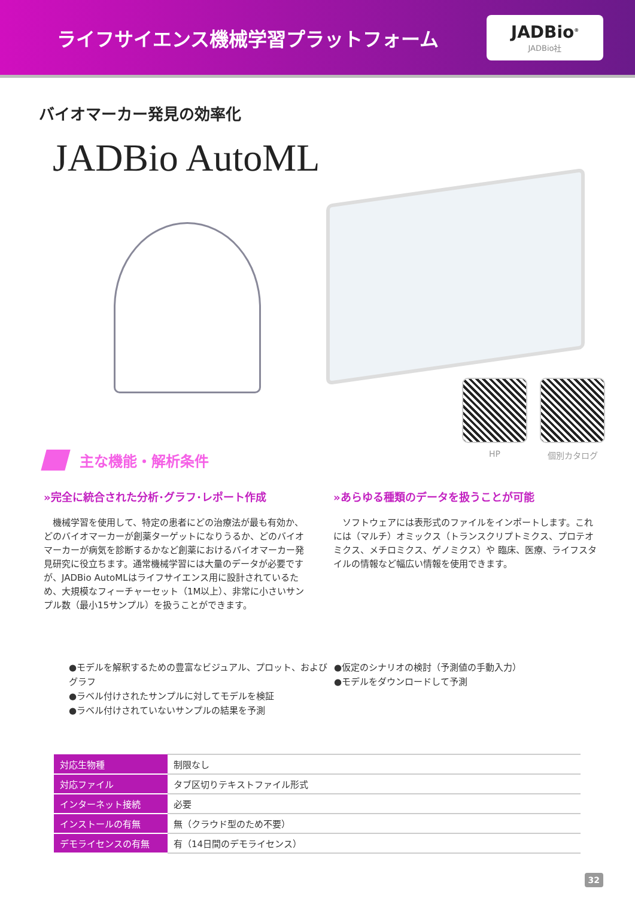ライフサイエンス機械学習プラットフォーム
JADBio<sup>®</sup>
JADBio社
バイオマーカー発見の効率化
JADBio AutoML
HP 個別カタログ
主な機能・解析条件
»完全に統合された分析･グラフ･レポート作成
　機械学習を使用して、特定の患者にどの治療法が最も有効か、どのバイオマーカーが創薬ターゲットになりうるか、どのバイオマーカーが病気を診断するかなど創薬におけるバイオマーカー発見研究に役立ちます。通常機械学習には大量のデータが必要ですが、JADBio AutoMLはライフサイエンス用に設計されているため、大規模なフィーチャーセット（1M以上）、非常に小さいサンプル数（最小15サンプル）を扱うことができます。
»あらゆる種類のデータを扱うことが可能
　ソフトウェアには表形式のファイルをインポートします。これには（マルチ）オミックス（トランスクリプトミクス、プロテオミクス、メチロミクス、ゲノミクス）や 臨床、医療、ライフスタイルの情報など幅広い情報を使用できます。
●モデルを解釈するための豊富なビジュアル、プロット、およびグラフ
●ラベル付けされたサンプルに対してモデルを検証
●ラベル付けされていないサンプルの結果を予測
●仮定のシナリオの検討（予測値の手動入力）
●モデルをダウンロードして予測
| 対応生物種 | 制限なし |
| 対応ファイル | タブ区切りテキストファイル形式 |
| インターネット接続 | 必要 |
| インストールの有無 | 無（クラウド型のため不要） |
| デモライセンスの有無 | 有（14日間のデモライセンス） |
32